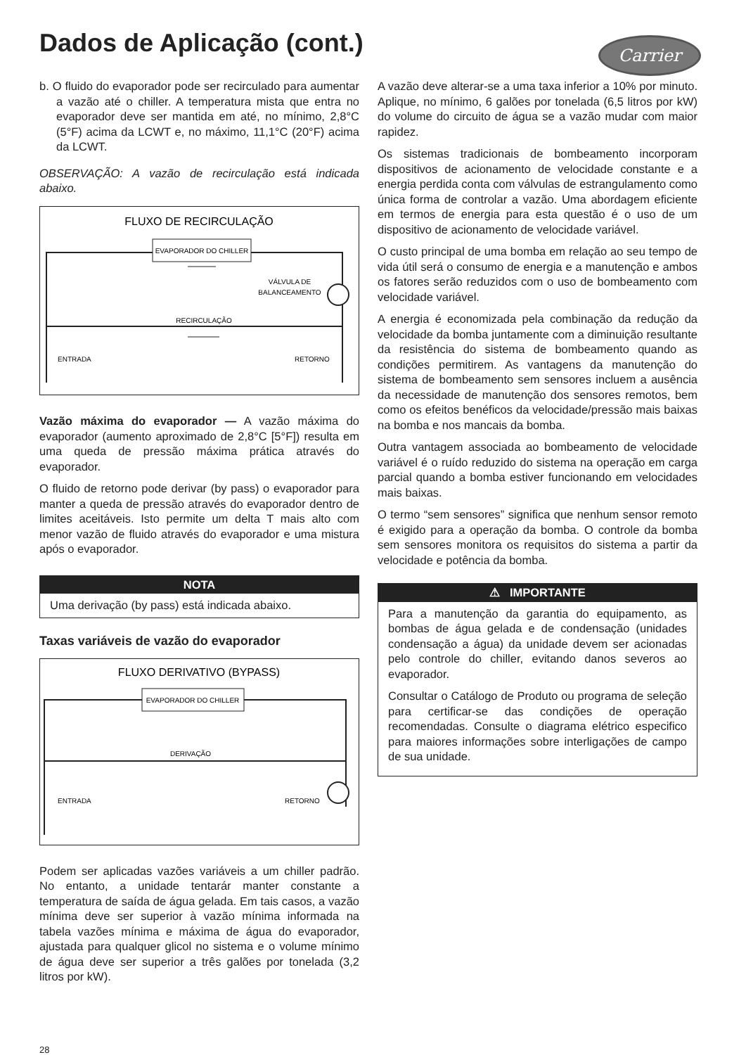Dados de Aplicação (cont.)
Carrier
b. O fluido do evaporador pode ser recirculado para aumentar a vazão até o chiller. A temperatura mista que entra no evaporador deve ser mantida em até, no mínimo, 2,8°C (5°F) acima da LCWT e, no máximo, 11,1°C (20°F) acima da LCWT.
OBSERVAÇÃO: A vazão de recirculação está indicada abaixo.
FLUXO DE RECIRCULAÇÃO
EVAPORADOR DO CHILLER
VÁLVULA DE
BALANCEAMENTO
RECIRCULAÇÃO
ENTRADA
RETORNO
Vazão máxima do evaporador — A vazão máxima do evaporador (aumento aproximado de 2,8°C [5°F]) resulta em uma queda de pressão máxima prática através do evaporador.
O fluido de retorno pode derivar (by pass) o evaporador para manter a queda de pressão através do evaporador dentro de limites aceitáveis. Isto permite um delta T mais alto com menor vazão de fluido através do evaporador e uma mistura após o evaporador.
NOTA
Uma derivação (by pass) está indicada abaixo.
Taxas variáveis de vazão do evaporador
FLUXO DERIVATIVO (BYPASS)
EVAPORADOR DO CHILLER
DERIVAÇÃO
ENTRADA
RETORNO
Podem ser aplicadas vazões variáveis a um chiller padrão. No entanto, a unidade tentarár manter constante a temperatura de saída de água gelada. Em tais casos, a vazão mínima deve ser superior à vazão mínima informada na tabela vazões mínima e máxima de água do evaporador, ajustada para qualquer glicol no sistema e o volume mínimo de água deve ser superior a três galões por tonelada (3,2 litros por kW).
A vazão deve alterar-se a uma taxa inferior a 10% por minuto. Aplique, no mínimo, 6 galões por tonelada (6,5 litros por kW) do volume do circuito de água se a vazão mudar com maior rapidez.
Os sistemas tradicionais de bombeamento incorporam dispositivos de acionamento de velocidade constante e a energia perdida conta com válvulas de estrangulamento como única forma de controlar a vazão. Uma abordagem eficiente em termos de energia para esta questão é o uso de um dispositivo de acionamento de velocidade variável.
O custo principal de uma bomba em relação ao seu tempo de vida útil será o consumo de energia e a manutenção e ambos os fatores serão reduzidos com o uso de bombeamento com velocidade variável.
A energia é economizada pela combinação da redução da velocidade da bomba juntamente com a diminuição resultante da resistência do sistema de bombeamento quando as condições permitirem. As vantagens da manutenção do sistema de bombeamento sem sensores incluem a ausência da necessidade de manutenção dos sensores remotos, bem como os efeitos benéficos da velocidade/pressão mais baixas na bomba e nos mancais da bomba.
Outra vantagem associada ao bombeamento de velocidade variável é o ruído reduzido do sistema na operação em carga parcial quando a bomba estiver funcionando em velocidades mais baixas.
O termo “sem sensores” significa que nenhum sensor remoto é exigido para a operação da bomba. O controle da bomba sem sensores monitora os requisitos do sistema a partir da velocidade e potência da bomba.
⚠ IMPORTANTE
Para a manutenção da garantia do equipamento, as bombas de água gelada e de condensação (unidades condensação a água) da unidade devem ser acionadas pelo controle do chiller, evitando danos severos ao evaporador.
Consultar o Catálogo de Produto ou programa de seleção para certificar-se das condições de operação recomendadas. Consulte o diagrama elétrico especifico para maiores informações sobre interligações de campo de sua unidade.
28